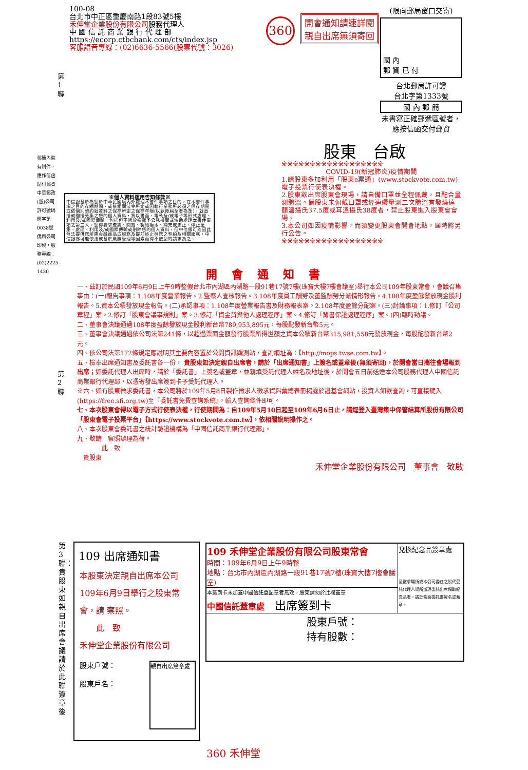100-08
台北市中正區重慶南路1段83號5樓
禾伸堂企業股份有限公司股務代理人
中 國 信 託 商 業 銀 行 代 理 部
https://ecorp.ctbcbank.com/cts/index.jsp
客服語音專線：(02)6636-5566(股票代號：3026)
360
開會通知請速詳閱
親自出席無須寄回
(限向郵局窗口交寄)
國 內
郵 資 已 付
台北郵局許可證
台北字第1333號
國 內 郵 簡
未書寫正確郵遞區號者，應按信函交付郵資
郵簡內裝有附件，應作信函貼付郵資 中華郵政(股)公司許可號碼簡字第0038號 僑風公司印製，服務專線：(02)2225-1430
第1聯
第2聯
※個人資料運用告知條款※
中信銀基於為您於中華民國境內外處理本書件事項之目的，在本書件事項之目的存續期間、或依相關法令所定或因執行業務所必須之保存期間或依個別契約就資料之保存所定之保存年限(以孰後屆至者為準)，就直接或間接蒐集之您的個人資料，將以書面、電軌及/或電子等形式處理、利用及/或國際傳輸，包括但不限於揭露予公務機關或協助處理本書件事項之第三人。您得要求查詢、閱覽、製給複本、補充或更正、停止蒐集、處理、利用及/或國際傳輸或刪除您的個人資料，但中信銀可能因此無法提供您所需金融商品或服務及提前終止與您之契約及相關服務，中信銀亦可能依法或基於風險管理等因素而得不依您的請求為之。
股東　台啟
※※※※※※※※※※※※※※※※※※
COVID-19(新冠肺炎)疫情期間1.請股東多加利用「股東e票通」(www.stockvote.com.tw)電子投票行使表決權。
2.股東欲出席股東會現場，請自備口罩並全程佩戴，且配合量測體溫。倘股東未佩戴口罩或經連續量測二次體溫有發燒達額溫攝氏37.5度或耳溫攝氏38度者，禁止股東進入股東會會場。
3.本公司如因疫情影響，而須變更股東會開會地點，屆時將另行公告。
※※※※※※※※※※※※※※※※※※
開會通知書
一、茲訂於民國109年6月9日上午9時整假台北市內湖區內湖路一段91巷17號7樓(珠寶大樓7樓會議室)舉行本公司109年股東常會，會議召集事由：(一)報告事項：1.108年度營業報告。2.監察人查核報告。3.108年度員工酬勞及董監酬勞分派情形報告。4.108年度盈餘發放現金股利報告。5.資本公積發放現金報告。(二)承認事項：1.108年度營業報告書及財務報表案。2.108年度盈餘分配案。(三)討論事項：1.修訂「公司章程」案。2.修訂「股東會議事規則」案。3.修訂「資金貸與他人處理程序」案。4.修訂「背書保證處理程序」案。(四)臨時動議。
二、董事會決議通過108年度盈餘發放現金股利新台幣789,953,895元，每股配發新台幣5元。
三、董事會決議通過依公司法第241條，以超過票面金額發行股票所得溢額之資本公積新台幣315,981,558元發放現金，每股配發新台幣2元。
四、依公司法第172條規定應說明其主要內容置於公開資訊觀測站，查詢網址為：【http://mops.twse.com.tw】。
五、檢奉出席通知書及委託書各一份， 貴股東如決定親自出席者，請於「出席通知書」上簽名或蓋章後(無須寄回)，於開會當日攜往會場報到出席；如委託代理人出席時，請於「委託書」上簽名或蓋章，並親填受託代理人姓名及地址後，於開會五日前送達本公司股務代理人中國信託商業銀行代理部，以憑寄發出席簽到卡予受託代理人。
※六、如有股東徵求委託書，本公司將於109年5月8日製作徵求人徵求資料彙總表冊揭露於證基會網站，投資人如欲查詢，可直接鍵入(https://free.sfi.org.tw)至『委託書免費查詢系統』，輸入查詢條件即可。
七、本次股東會得以電子方式行使表決權，行使期間為：自109年5月10日起至109年6月6日止，請逕登入臺灣集中保管結算所股份有限公司「股東會電子投票平台」【https://www.stockvote.com.tw】，依相關說明操作之。
八、本次股東會委託書之統計驗證機構為「中國信託商業銀行代理部」。
九、敬請　察照辦理為荷。
　　　　此　致
　貴股東
禾伸堂企業股份有限公司　董事會　敬啟
第3聯：貴股東如親自出席會議請於此聯簽章後
109 出席通知書
本股東決定親自出席本公司109年6月9日舉行之股東常會，請 察照。
　　此　致
禾伸堂企業股份有限公司
股東戶號：
股東戶名：
親自出席簽章處
| 109 禾伸堂企業股份有限公司股東常會 時間：109年6月9日上午9時整 地點：台北市內湖區內湖路一段91巷17號7樓(珠寶大樓7樓會議室) | 兌換紀念品簽章處 至徵求場所或本公司委任之股代受託代理人場所辦理委託出席領取紀念品者，請於背面委託書簽名或蓋章。 |
| 本簽到卡未加蓋中國信託登記章者無效，股東請勿於此欄蓋章 中國信託蓋章處 出席簽到卡 | |
| 股東戶號： 持有股數： | |
360 禾伸堂